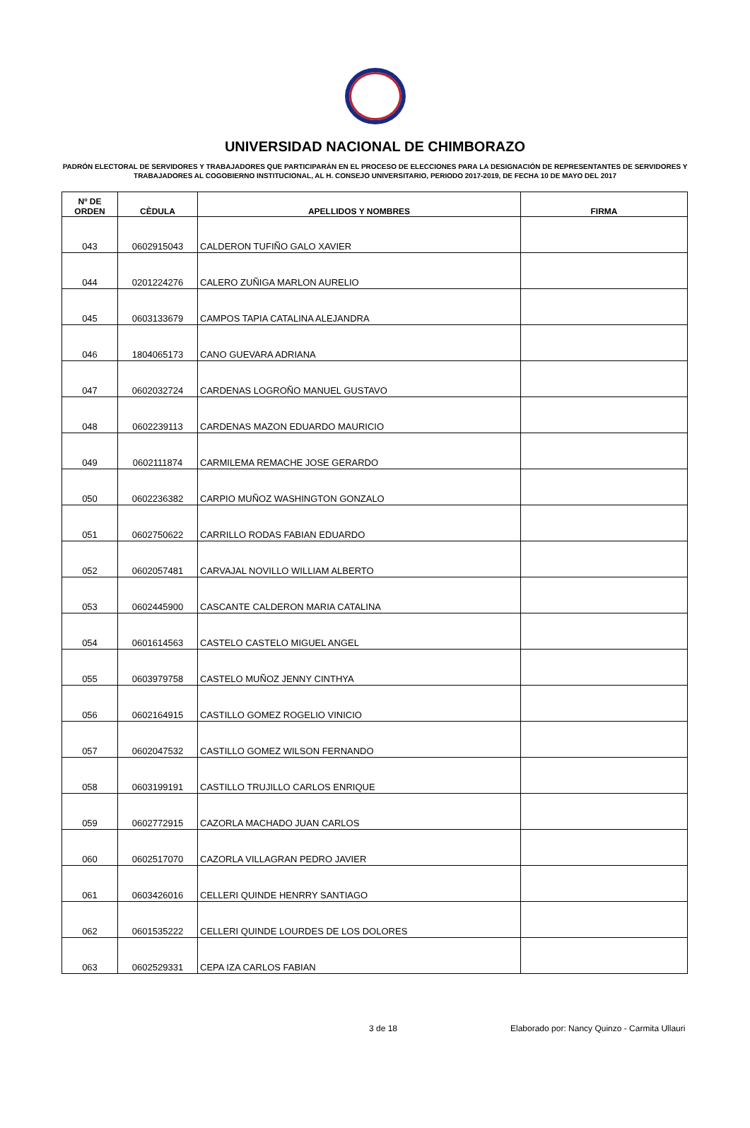UNIVERSIDAD NACIONAL DE CHIMBORAZO
PADRÓN ELECTORAL DE SERVIDORES Y TRABAJADORES QUE PARTICIPARÁN EN EL PROCESO DE ELECCIONES PARA LA DESIGNACIÓN DE REPRESENTANTES DE SERVIDORES Y TRABAJADORES AL COGOBIERNO INSTITUCIONAL, AL H. CONSEJO UNIVERSITARIO, PERIODO 2017-2019, DE FECHA 10 DE MAYO DEL 2017
| Nº DE ORDEN | CÈDULA | APELLIDOS Y NOMBRES | FIRMA |
| --- | --- | --- | --- |
| 043 | 0602915043 | CALDERON TUFIÑO GALO XAVIER | |
| 044 | 0201224276 | CALERO ZUÑIGA MARLON AURELIO | |
| 045 | 0603133679 | CAMPOS TAPIA CATALINA ALEJANDRA | |
| 046 | 1804065173 | CANO GUEVARA ADRIANA | |
| 047 | 0602032724 | CARDENAS LOGROÑO MANUEL GUSTAVO | |
| 048 | 0602239113 | CARDENAS MAZON EDUARDO MAURICIO | |
| 049 | 0602111874 | CARMILEMA REMACHE JOSE GERARDO | |
| 050 | 0602236382 | CARPIO MUÑOZ WASHINGTON GONZALO | |
| 051 | 0602750622 | CARRILLO RODAS FABIAN EDUARDO | |
| 052 | 0602057481 | CARVAJAL NOVILLO WILLIAM ALBERTO | |
| 053 | 0602445900 | CASCANTE CALDERON MARIA CATALINA | |
| 054 | 0601614563 | CASTELO CASTELO MIGUEL ANGEL | |
| 055 | 0603979758 | CASTELO MUÑOZ JENNY CINTHYA | |
| 056 | 0602164915 | CASTILLO GOMEZ ROGELIO VINICIO | |
| 057 | 0602047532 | CASTILLO GOMEZ WILSON FERNANDO | |
| 058 | 0603199191 | CASTILLO TRUJILLO CARLOS ENRIQUE | |
| 059 | 0602772915 | CAZORLA MACHADO JUAN CARLOS | |
| 060 | 0602517070 | CAZORLA VILLAGRAN PEDRO JAVIER | |
| 061 | 0603426016 | CELLERI QUINDE HENRRY SANTIAGO | |
| 062 | 0601535222 | CELLERI QUINDE LOURDES DE LOS DOLORES | |
| 063 | 0602529331 | CEPA IZA CARLOS FABIAN | |
3 de 18 Elaborado por: Nancy Quinzo - Carmita Ullauri